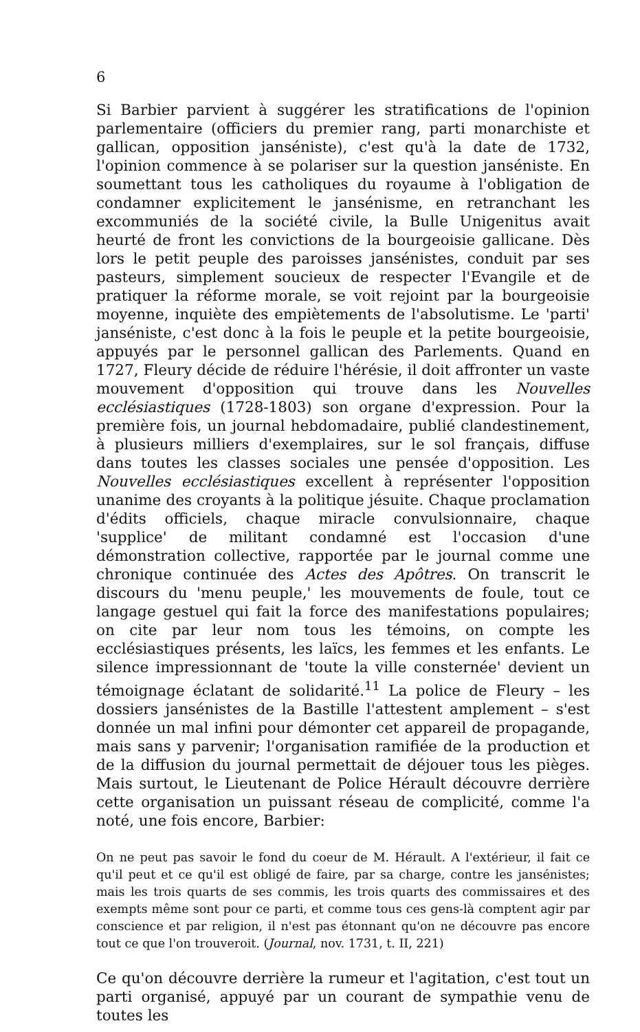6
Si Barbier parvient à suggérer les stratifications de l'opinion parlementaire (officiers du premier rang, parti monarchiste et gallican, opposition janséniste), c'est qu'à la date de 1732, l'opinion commence à se polariser sur la question janséniste. En soumettant tous les catholiques du royaume à l'obligation de condamner explicitement le jansénisme, en retranchant les excommuniés de la société civile, la Bulle Unigenitus avait heurté de front les convictions de la bourgeoisie gallicane. Dès lors le petit peuple des paroisses jansénistes, conduit par ses pasteurs, simplement soucieux de respecter l'Evangile et de pratiquer la réforme morale, se voit rejoint par la bourgeoisie moyenne, inquiète des empiètements de l'absolutisme. Le 'parti' janséniste, c'est donc à la fois le peuple et la petite bourgeoisie, appuyés par le personnel gallican des Parlements. Quand en 1727, Fleury décide de réduire l'hérésie, il doit affronter un vaste mouvement d'opposition qui trouve dans les Nouvelles ecclésiastiques (1728-1803) son organe d'expression. Pour la première fois, un journal hebdomadaire, publié clandestinement, à plusieurs milliers d'exemplaires, sur le sol français, diffuse dans toutes les classes sociales une pensée d'opposition. Les Nouvelles ecclésiastiques excellent à représenter l'opposition unanime des croyants à la politique jésuite. Chaque proclamation d'édits officiels, chaque miracle convulsionnaire, chaque 'supplice' de militant condamné est l'occasion d'une démonstration collective, rapportée par le journal comme une chronique continuée des Actes des Apôtres. On transcrit le discours du 'menu peuple,' les mouvements de foule, tout ce langage gestuel qui fait la force des manifestations populaires; on cite par leur nom tous les témoins, on compte les ecclésiastiques présents, les laïcs, les femmes et les enfants. Le silence impressionnant de 'toute la ville consternée' devient un témoignage éclatant de solidarité.<sup>11</sup> La police de Fleury – les dossiers jansénistes de la Bastille l'attestent amplement – s'est donnée un mal infini pour démonter cet appareil de propagande, mais sans y parvenir; l'organisation ramifiée de la production et de la diffusion du journal permettait de déjouer tous les pièges. Mais surtout, le Lieutenant de Police Hérault découvre derrière cette organisation un puissant réseau de complicité, comme l'a noté, une fois encore, Barbier:
On ne peut pas savoir le fond du coeur de M. Hérault. A l'extérieur, il fait ce qu'il peut et ce qu'il est obligé de faire, par sa charge, contre les jansénistes; mais les trois quarts de ses commis, les trois quarts des commissaires et des exempts même sont pour ce parti, et comme tous ces gens-là comptent agir par conscience et par religion, il n'est pas étonnant qu'on ne découvre pas encore tout ce que l'on trouveroit. (Journal, nov. 1731, t. II, 221)
Ce qu'on découvre derrière la rumeur et l'agitation, c'est tout un parti organisé, appuyé par un courant de sympathie venu de toutes les